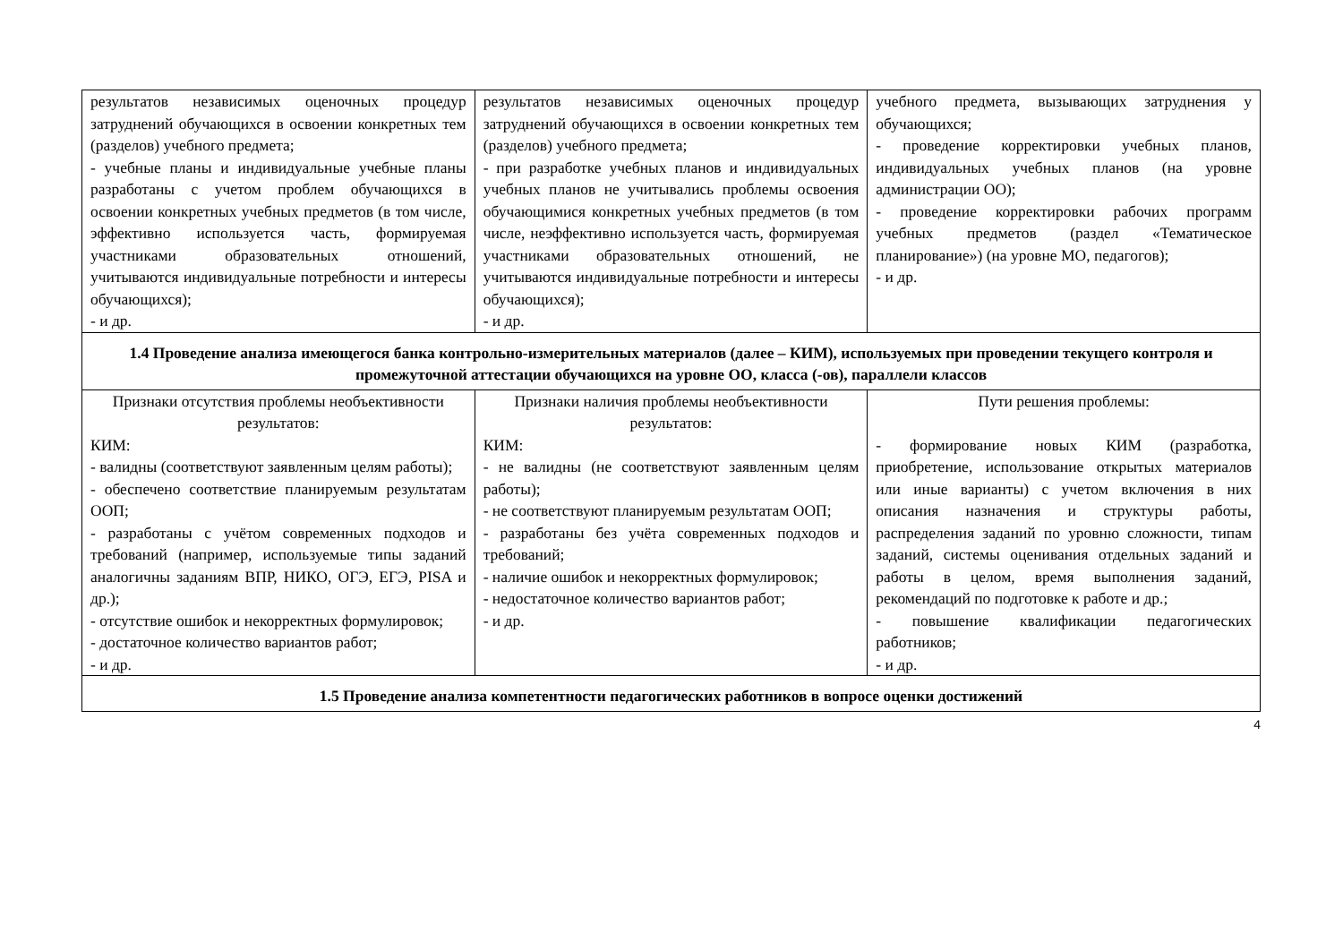| результатов независимых оценочных процедур затруднений обучающихся в освоении конкретных тем (разделов) учебного предмета; - учебные планы и индивидуальные учебные планы разработаны с учетом проблем обучающихся в освоении конкретных учебных предметов (в том числе, эффективно используется часть, формируемая участниками образовательных отношений, учитываются индивидуальные потребности и интересы обучающихся); - и др. | результатов независимых оценочных процедур затруднений обучающихся в освоении конкретных тем (разделов) учебного предмета; - при разработке учебных планов и индивидуальных учебных планов не учитывались проблемы освоения обучающимися конкретных учебных предметов (в том числе, неэффективно используется часть, формируемая участниками образовательных отношений, не учитываются индивидуальные потребности и интересы обучающихся); - и др. | учебного предмета, вызывающих затруднения у обучающихся; - проведение корректировки учебных планов, индивидуальных учебных планов (на уровне администрации ОО); - проведение корректировки рабочих программ учебных предметов (раздел «Тематическое планирование») (на уровне МО, педагогов); - и др. |
| 1.4 Проведение анализа имеющегося банка контрольно-измерительных материалов (далее – КИМ), используемых при проведении текущего контроля и промежуточной аттестации обучающихся на уровне ОО, класса (-ов), параллели классов | | |
| Признаки отсутствия проблемы необъективности результатов: КИМ: - валидны (соответствуют заявленным целям работы); - обеспечено соответствие планируемым результатам ООП; - разработаны с учётом современных подходов и требований (например, используемые типы заданий аналогичны заданиям ВПР, НИКО, ОГЭ, ЕГЭ, PISA и др.); - отсутствие ошибок и некорректных формулировок; - достаточное количество вариантов работ; - и др. | Признаки наличия проблемы необъективности результатов: КИМ: - не валидны (не соответствуют заявленным целям работы); - не соответствуют планируемым результатам ООП; - разработаны без учёта современных подходов и требований; - наличие ошибок и некорректных формулировок; - недостаточное количество вариантов работ; - и др. | Пути решения проблемы: - формирование новых КИМ (разработка, приобретение, использование открытых материалов или иные варианты) с учетом включения в них описания назначения и структуры работы, распределения заданий по уровню сложности, типам заданий, системы оценивания отдельных заданий и работы в целом, время выполнения заданий, рекомендаций по подготовке к работе и др.; - повышение квалификации педагогических работников; - и др. |
| 1.5 Проведение анализа компетентности педагогических работников в вопросе оценки достижений | | |
4